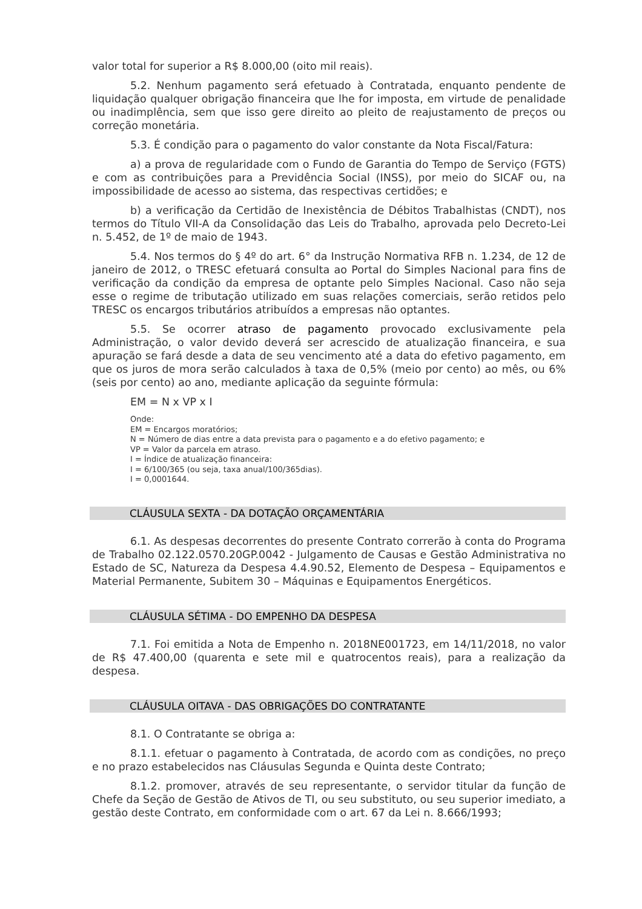valor total for superior a R$ 8.000,00 (oito mil reais).
5.2. Nenhum pagamento será efetuado à Contratada, enquanto pendente de liquidação qualquer obrigação financeira que lhe for imposta, em virtude de penalidade ou inadimplência, sem que isso gere direito ao pleito de reajustamento de preços ou correção monetária.
5.3. É condição para o pagamento do valor constante da Nota Fiscal/Fatura:
a) a prova de regularidade com o Fundo de Garantia do Tempo de Serviço (FGTS) e com as contribuições para a Previdência Social (INSS), por meio do SICAF ou, na impossibilidade de acesso ao sistema, das respectivas certidões; e
b) a verificação da Certidão de Inexistência de Débitos Trabalhistas (CNDT), nos termos do Título VII-A da Consolidação das Leis do Trabalho, aprovada pelo Decreto-Lei n. 5.452, de 1º de maio de 1943.
5.4. Nos termos do § 4º do art. 6° da Instrução Normativa RFB n. 1.234, de 12 de janeiro de 2012, o TRESC efetuará consulta ao Portal do Simples Nacional para fins de verificação da condição da empresa de optante pelo Simples Nacional. Caso não seja esse o regime de tributação utilizado em suas relações comerciais, serão retidos pelo TRESC os encargos tributários atribuídos a empresas não optantes.
5.5. Se ocorrer atraso de pagamento provocado exclusivamente pela Administração, o valor devido deverá ser acrescido de atualização financeira, e sua apuração se fará desde a data de seu vencimento até a data do efetivo pagamento, em que os juros de mora serão calculados à taxa de 0,5% (meio por cento) ao mês, ou 6% (seis por cento) ao ano, mediante aplicação da seguinte fórmula:
EM = N x VP x I
Onde:
EM = Encargos moratórios;
N = Número de dias entre a data prevista para o pagamento e a do efetivo pagamento; e
VP = Valor da parcela em atraso.
I = Índice de atualização financeira:
I = 6/100/365 (ou seja, taxa anual/100/365dias).
I = 0,0001644.
CLÁUSULA SEXTA - DA DOTAÇÃO ORÇAMENTÁRIA
6.1. As despesas decorrentes do presente Contrato correrão à conta do Programa de Trabalho 02.122.0570.20GP.0042 - Julgamento de Causas e Gestão Administrativa no Estado de SC, Natureza da Despesa 4.4.90.52, Elemento de Despesa – Equipamentos e Material Permanente, Subitem 30 – Máquinas e Equipamentos Energéticos.
CLÁUSULA SÉTIMA - DO EMPENHO DA DESPESA
7.1. Foi emitida a Nota de Empenho n. 2018NE001723, em 14/11/2018, no valor de R$ 47.400,00 (quarenta e sete mil e quatrocentos reais), para a realização da despesa.
CLÁUSULA OITAVA - DAS OBRIGAÇÕES DO CONTRATANTE
8.1. O Contratante se obriga a:
8.1.1. efetuar o pagamento à Contratada, de acordo com as condições, no preço e no prazo estabelecidos nas Cláusulas Segunda e Quinta deste Contrato;
8.1.2. promover, através de seu representante, o servidor titular da função de Chefe da Seção de Gestão de Ativos de TI, ou seu substituto, ou seu superior imediato, a gestão deste Contrato, em conformidade com o art. 67 da Lei n. 8.666/1993;